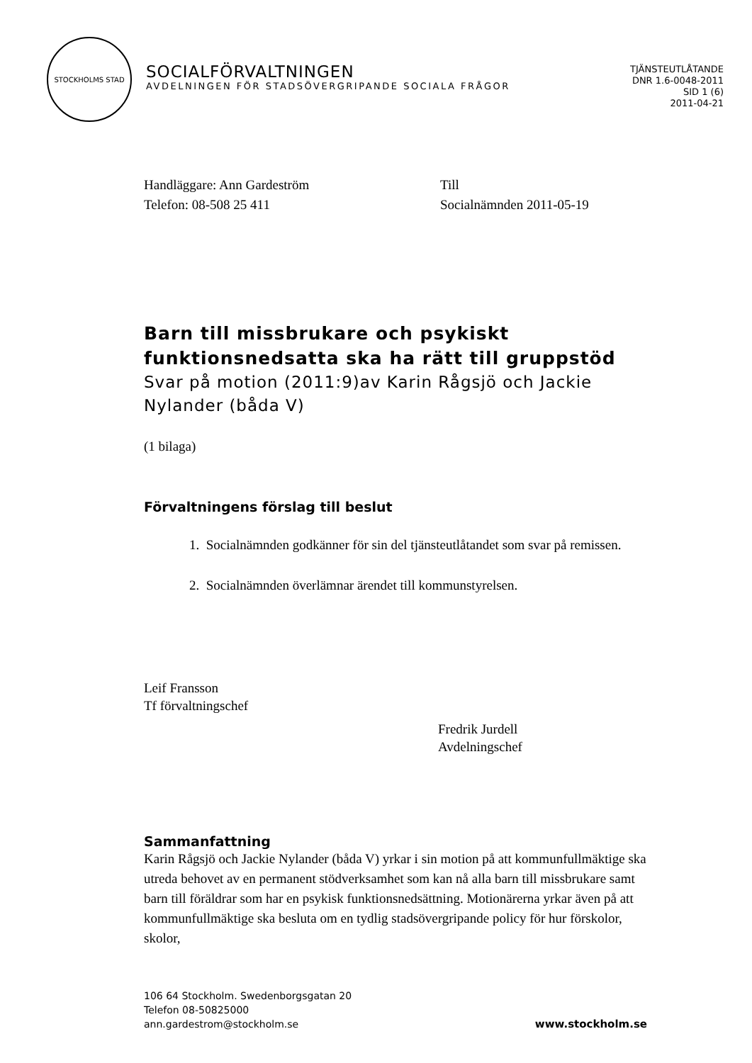STOCKHOLMS STAD
SOCIALFÖRVALTNINGEN
AVDELNINGEN FÖR STADSÖVERGRIPANDE SOCIALA FRÅGOR
TJÄNSTEUTLÅTANDE
DNR 1.6-0048-2011
SID 1 (6)
2011-04-21
Handläggare: Ann Gardeström
Telefon: 08-508 25 411
Till
Socialnämnden 2011-05-19
Barn till missbrukare och psykiskt funktionsnedsatta ska ha rätt till gruppstöd
Svar på motion (2011:9)av Karin Rågsjö och Jackie Nylander (båda V)
(1 bilaga)
Förvaltningens förslag till beslut
1. Socialnämnden godkänner för sin del tjänsteutlåtandet som svar på remissen.
2. Socialnämnden överlämnar ärendet till kommunstyrelsen.
Leif Fransson
Tf förvaltningschef
Fredrik Jurdell
Avdelningschef
Sammanfattning
Karin Rågsjö och Jackie Nylander (båda V) yrkar i sin motion på att kommunfullmäktige ska utreda behovet av en permanent stödverksamhet som kan nå alla barn till missbrukare samt barn till föräldrar som har en psykisk funktionsnedsättning. Motionärerna yrkar även på att kommunfullmäktige ska besluta om en tydlig stadsövergripande policy för hur förskolor, skolor,
106 64 Stockholm. Swedenborgsgatan 20
Telefon 08-50825000
ann.gardestrom@stockholm.se
www.stockholm.se